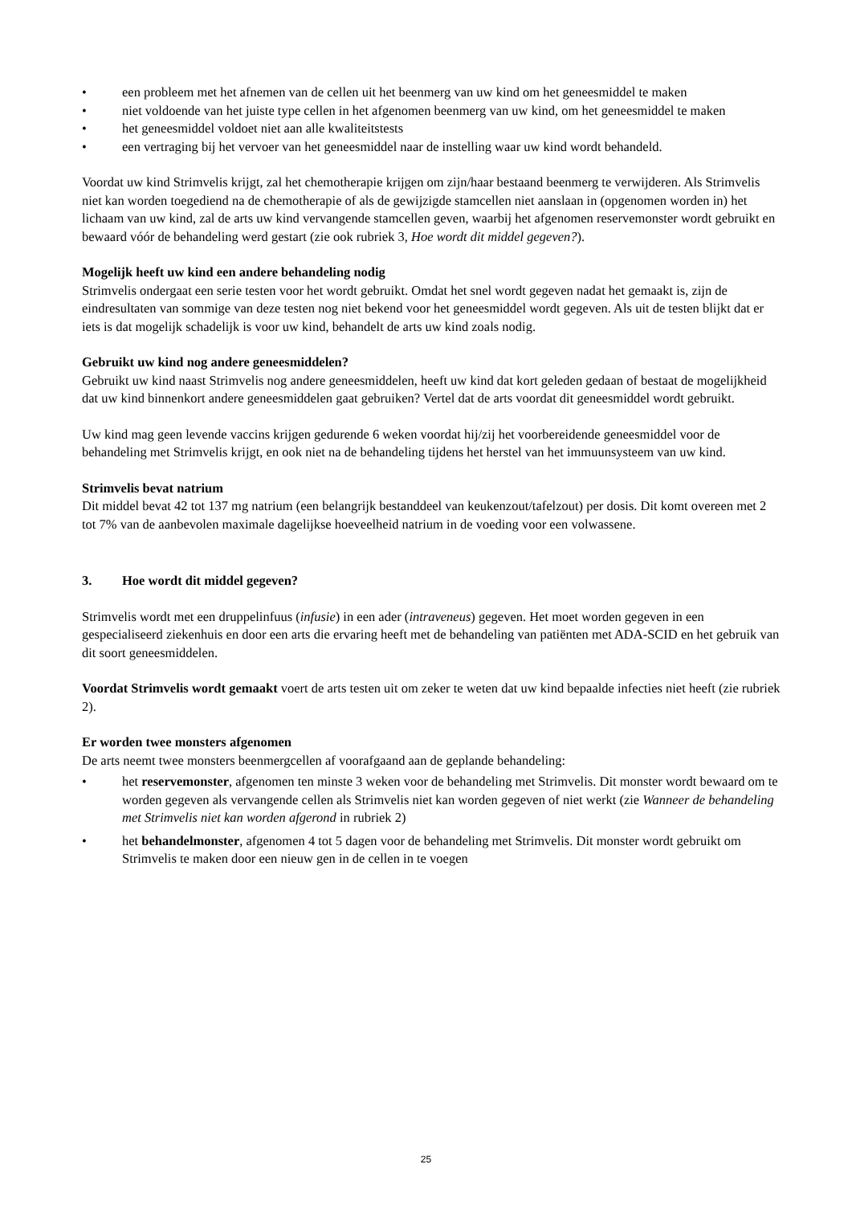• een probleem met het afnemen van de cellen uit het beenmerg van uw kind om het geneesmiddel te maken
• niet voldoende van het juiste type cellen in het afgenomen beenmerg van uw kind, om het geneesmiddel te maken
• het geneesmiddel voldoet niet aan alle kwaliteitstests
• een vertraging bij het vervoer van het geneesmiddel naar de instelling waar uw kind wordt behandeld.
Voordat uw kind Strimvelis krijgt, zal het chemotherapie krijgen om zijn/haar bestaand beenmerg te verwijderen. Als Strimvelis niet kan worden toegediend na de chemotherapie of als de gewijzigde stamcellen niet aanslaan in (opgenomen worden in) het lichaam van uw kind, zal de arts uw kind vervangende stamcellen geven, waarbij het afgenomen reservemonster wordt gebruikt en bewaard vóór de behandeling werd gestart (zie ook rubriek 3, Hoe wordt dit middel gegeven?).
Mogelijk heeft uw kind een andere behandeling nodig
Strimvelis ondergaat een serie testen voor het wordt gebruikt. Omdat het snel wordt gegeven nadat het gemaakt is, zijn de eindresultaten van sommige van deze testen nog niet bekend voor het geneesmiddel wordt gegeven. Als uit de testen blijkt dat er iets is dat mogelijk schadelijk is voor uw kind, behandelt de arts uw kind zoals nodig.
Gebruikt uw kind nog andere geneesmiddelen?
Gebruikt uw kind naast Strimvelis nog andere geneesmiddelen, heeft uw kind dat kort geleden gedaan of bestaat de mogelijkheid dat uw kind binnenkort andere geneesmiddelen gaat gebruiken? Vertel dat de arts voordat dit geneesmiddel wordt gebruikt.
Uw kind mag geen levende vaccins krijgen gedurende 6 weken voordat hij/zij het voorbereidende geneesmiddel voor de behandeling met Strimvelis krijgt, en ook niet na de behandeling tijdens het herstel van het immuunsysteem van uw kind.
Strimvelis bevat natrium
Dit middel bevat 42 tot 137 mg natrium (een belangrijk bestanddeel van keukenzout/tafelzout) per dosis. Dit komt overeen met 2 tot 7% van de aanbevolen maximale dagelijkse hoeveelheid natrium in de voeding voor een volwassene.
3. Hoe wordt dit middel gegeven?
Strimvelis wordt met een druppelinfuus (infusie) in een ader (intraveneus) gegeven. Het moet worden gegeven in een gespecialiseerd ziekenhuis en door een arts die ervaring heeft met de behandeling van patiënten met ADA-SCID en het gebruik van dit soort geneesmiddelen.
Voordat Strimvelis wordt gemaakt voert de arts testen uit om zeker te weten dat uw kind bepaalde infecties niet heeft (zie rubriek 2).
Er worden twee monsters afgenomen
De arts neemt twee monsters beenmergcellen af voorafgaand aan de geplande behandeling:
• het reservemonster, afgenomen ten minste 3 weken voor de behandeling met Strimvelis. Dit monster wordt bewaard om te worden gegeven als vervangende cellen als Strimvelis niet kan worden gegeven of niet werkt (zie Wanneer de behandeling met Strimvelis niet kan worden afgerond in rubriek 2)
• het behandelmonster, afgenomen 4 tot 5 dagen voor de behandeling met Strimvelis. Dit monster wordt gebruikt om Strimvelis te maken door een nieuw gen in de cellen in te voegen
25